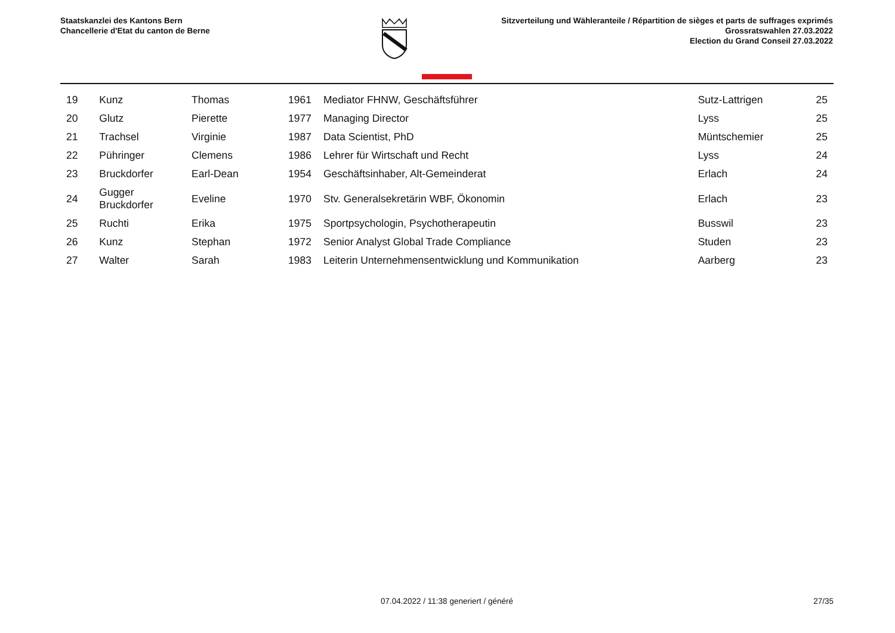Staatskanzlei des Kantons Bern
Chancellerie d'Etat du canton de Berne
Sitzverteilung und Wähleranteile / Répartition de sièges et parts de suffrages exprimés
Grossratswahlen 27.03.2022
Election du Grand Conseil 27.03.2022
| 19 | Kunz | Thomas | 1961 | Mediator FHNW, Geschäftsführer | Sutz-Lattrigen | 25 |
| 20 | Glutz | Pierette | 1977 | Managing Director | Lyss | 25 |
| 21 | Trachsel | Virginie | 1987 | Data Scientist, PhD | Müntschemier | 25 |
| 22 | Pühringer | Clemens | 1986 | Lehrer für Wirtschaft und Recht | Lyss | 24 |
| 23 | Bruckdorfer | Earl-Dean | 1954 | Geschäftsinhaber, Alt-Gemeinderat | Erlach | 24 |
| 24 | Gugger Bruckdorfer | Eveline | 1970 | Stv. Generalsekretärin WBF, Ökonomin | Erlach | 23 |
| 25 | Ruchti | Erika | 1975 | Sportpsychologin, Psychotherapeutin | Busswil | 23 |
| 26 | Kunz | Stephan | 1972 | Senior Analyst Global Trade Compliance | Studen | 23 |
| 27 | Walter | Sarah | 1983 | Leiterin Unternehmensentwicklung und Kommunikation | Aarberg | 23 |
07.04.2022 / 11:38 generiert / généré
27/35